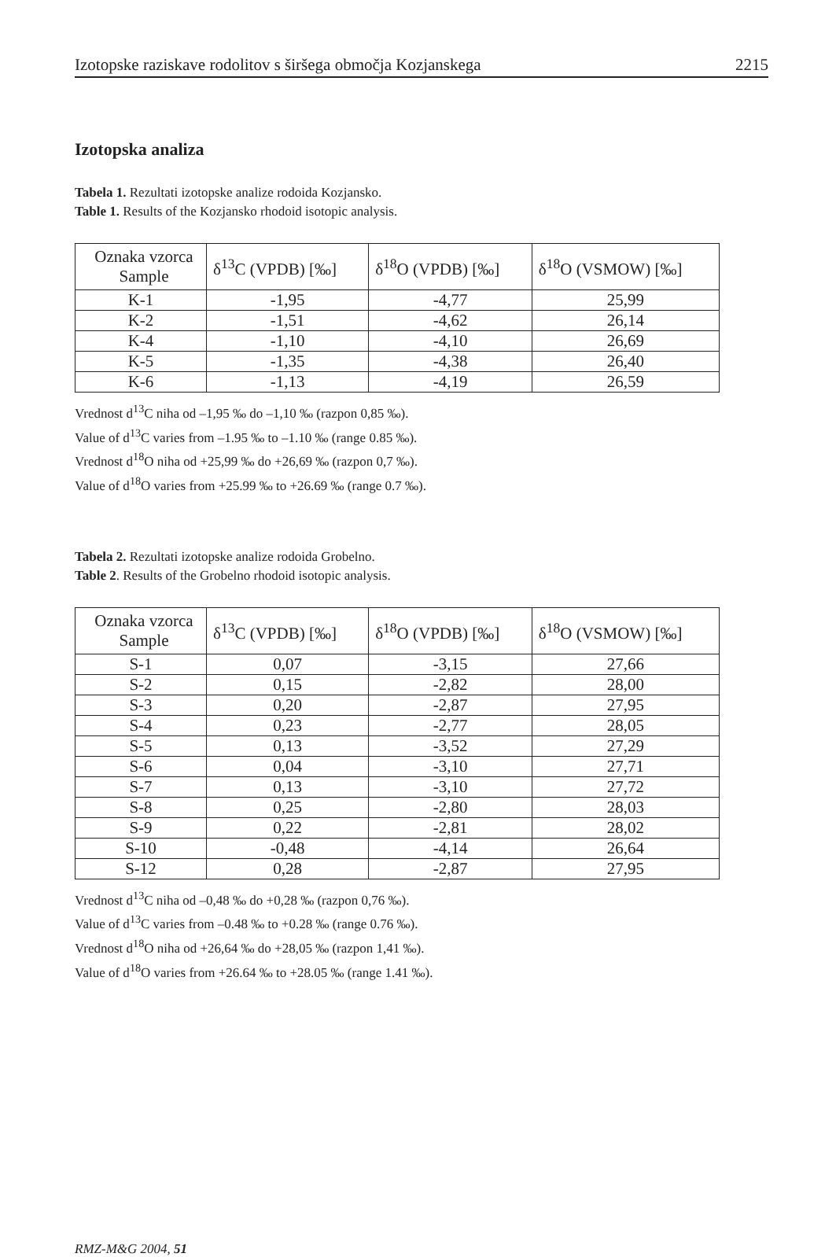Izotopske raziskave rodolitov s širšega območja Kozjanskega 2215
Izotopska analiza
Tabela 1. Rezultati izotopske analize rodoida Kozjansko.
Table 1. Results of the Kozjansko rhodoid isotopic analysis.
| Oznaka vzorca Sample | δ<sup>13</sup>C (VPDB) [‰] | δ<sup>18</sup>O (VPDB) [‰] | δ<sup>18</sup>O (VSMOW) [‰] |
| --- | --- | --- | --- |
| K-1 | -1,95 | -4,77 | 25,99 |
| K-2 | -1,51 | -4,62 | 26,14 |
| K-4 | -1,10 | -4,10 | 26,69 |
| K-5 | -1,35 | -4,38 | 26,40 |
| K-6 | -1,13 | -4,19 | 26,59 |
Vrednost d<sup>13</sup>C niha od –1,95 ‰ do –1,10 ‰ (razpon 0,85 ‰).
Value of d<sup>13</sup>C varies from –1.95 ‰ to –1.10 ‰ (range 0.85 ‰).
Vrednost d<sup>18</sup>O niha od +25,99 ‰ do +26,69 ‰ (razpon 0,7 ‰).
Value of d<sup>18</sup>O varies from +25.99 ‰ to +26.69 ‰ (range 0.7 ‰).
Tabela 2. Rezultati izotopske analize rodoida Grobelno.
Table 2. Results of the Grobelno rhodoid isotopic analysis.
| Oznaka vzorca Sample | δ<sup>13</sup>C (VPDB) [‰] | δ<sup>18</sup>O (VPDB) [‰] | δ<sup>18</sup>O (VSMOW) [‰] |
| --- | --- | --- | --- |
| S-1 | 0,07 | -3,15 | 27,66 |
| S-2 | 0,15 | -2,82 | 28,00 |
| S-3 | 0,20 | -2,87 | 27,95 |
| S-4 | 0,23 | -2,77 | 28,05 |
| S-5 | 0,13 | -3,52 | 27,29 |
| S-6 | 0,04 | -3,10 | 27,71 |
| S-7 | 0,13 | -3,10 | 27,72 |
| S-8 | 0,25 | -2,80 | 28,03 |
| S-9 | 0,22 | -2,81 | 28,02 |
| S-10 | -0,48 | -4,14 | 26,64 |
| S-12 | 0,28 | -2,87 | 27,95 |
Vrednost d<sup>13</sup>C niha od –0,48 ‰ do +0,28 ‰ (razpon 0,76 ‰).
Value of d<sup>13</sup>C varies from –0.48 ‰ to +0.28 ‰ (range 0.76 ‰).
Vrednost d<sup>18</sup>O niha od +26,64 ‰ do +28,05 ‰ (razpon 1,41 ‰).
Value of d<sup>18</sup>O varies from +26.64 ‰ to +28.05 ‰ (range 1.41 ‰).
RMZ-M&G 2004, 51